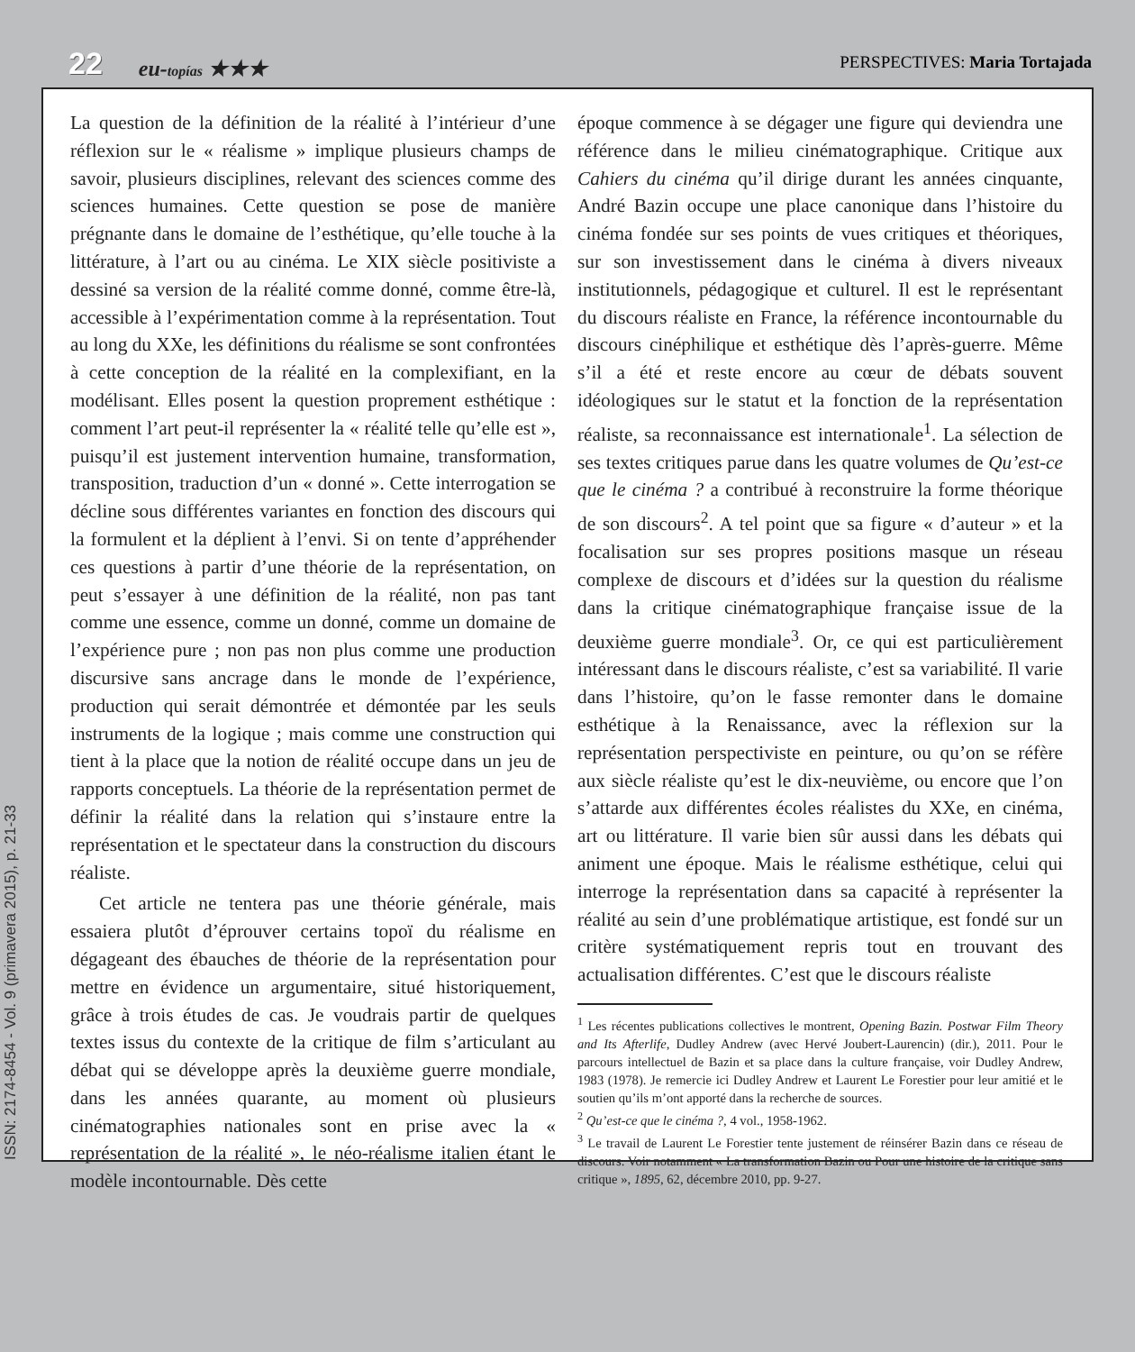22 eu-topías ★★★ PERSPECTIVES: Maria Tortajada
La question de la définition de la réalité à l’intérieur d’une réflexion sur le « réalisme » implique plusieurs champs de savoir, plusieurs disciplines, relevant des sciences comme des sciences humaines. Cette question se pose de manière prégnante dans le domaine de l’esthétique, qu’elle touche à la littérature, à l’art ou au cinéma. Le XIX siècle positiviste a dessiné sa version de la réalité comme donné, comme être-là, accessible à l’expérimentation comme à la représentation. Tout au long du XXe, les définitions du réalisme se sont confrontées à cette conception de la réalité en la complexifiant, en la modélisant. Elles posent la question proprement esthétique : comment l’art peut-il représenter la « réalité telle qu’elle est », puisqu’il est justement intervention humaine, transformation, transposition, traduction d’un « donné ». Cette interrogation se décline sous différentes variantes en fonction des discours qui la formulent et la déplient à l’envi. Si on tente d’appréhender ces questions à partir d’une théorie de la représentation, on peut s’essayer à une définition de la réalité, non pas tant comme une essence, comme un donné, comme un domaine de l’expérience pure ; non pas non plus comme une production discursive sans ancrage dans le monde de l’expérience, production qui serait démontrée et démontée par les seuls instruments de la logique ; mais comme une construction qui tient à la place que la notion de réalité occupe dans un jeu de rapports conceptuels. La théorie de la représentation permet de définir la réalité dans la relation qui s’instaure entre la représentation et le spectateur dans la construction du discours réaliste.
Cet article ne tentera pas une théorie générale, mais essaiera plutôt d’éprouver certains topoï du réalisme en dégageant des ébauches de théorie de la représentation pour mettre en évidence un argumentaire, situé historiquement, grâce à trois études de cas. Je voudrais partir de quelques textes issus du contexte de la critique de film s’articulant au débat qui se développe après la deuxième guerre mondiale, dans les années quarante, au moment où plusieurs cinématographies nationales sont en prise avec la « représentation de la réalité », le néo-réalisme italien étant le modèle incontournable. Dès cette
époque commence à se dégager une figure qui deviendra une référence dans le milieu cinématographique. Critique aux Cahiers du cinéma qu’il dirige durant les années cinquante, André Bazin occupe une place canonique dans l’histoire du cinéma fondée sur ses points de vues critiques et théoriques, sur son investissement dans le cinéma à divers niveaux institutionnels, pédagogique et culturel. Il est le représentant du discours réaliste en France, la référence incontournable du discours cinéphilique et esthétique dès l’après-guerre. Même s’il a été et reste encore au cœur de débats souvent idéologiques sur le statut et la fonction de la représentation réaliste, sa reconnaissance est internationale<sup>1</sup>. La sélection de ses textes critiques parue dans les quatre volumes de Qu’est-ce que le cinéma ? a contribué à reconstruire la forme théorique de son discours<sup>2</sup>. A tel point que sa figure « d’auteur » et la focalisation sur ses propres positions masque un réseau complexe de discours et d’idées sur la question du réalisme dans la critique cinématographique française issue de la deuxième guerre mondiale<sup>3</sup>. Or, ce qui est particulièrement intéressant dans le discours réaliste, c’est sa variabilité. Il varie dans l’histoire, qu’on le fasse remonter dans le domaine esthétique à la Renaissance, avec la réflexion sur la représentation perspectiviste en peinture, ou qu’on se réfère aux siècle réaliste qu’est le dix-neuvième, ou encore que l’on s’attarde aux différentes écoles réalistes du XXe, en cinéma, art ou littérature. Il varie bien sûr aussi dans les débats qui animent une époque. Mais le réalisme esthétique, celui qui interroge la représentation dans sa capacité à représenter la réalité au sein d’une problématique artistique, est fondé sur un critère systématiquement repris tout en trouvant des actualisation différentes. C’est que le discours réaliste
<sup>1</sup> Les récentes publications collectives le montrent, Opening Bazin. Postwar Film Theory and Its Afterlife, Dudley Andrew (avec Hervé Joubert-Laurencin) (dir.), 2011. Pour le parcours intellectuel de Bazin et sa place dans la culture française, voir Dudley Andrew, 1983 (1978). Je remercie ici Dudley Andrew et Laurent Le Forestier pour leur amitié et le soutien qu’ils m’ont apporté dans la recherche de sources.
<sup>2</sup> Qu’est-ce que le cinéma ?, 4 vol., 1958-1962.
<sup>3</sup> Le travail de Laurent Le Forestier tente justement de réinsérer Bazin dans ce réseau de discours. Voir notamment « La transformation Bazin ou Pour une histoire de la critique sans critique », 1895, 62, décembre 2010, pp. 9-27.
ISSN: 2174-8454 - Vol. 9 (primavera 2015), p. 21-33